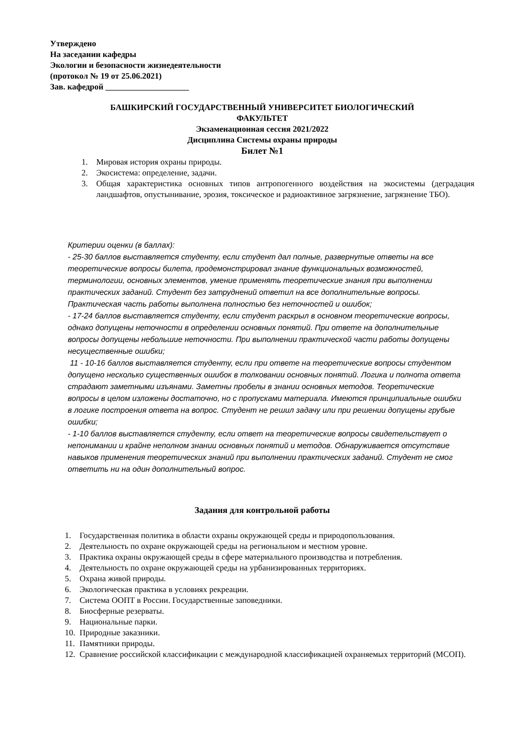Утверждено
На заседании кафедры
Экологии и безопасности жизнедеятельности
(протокол № 19 от 25.06.2021)
Зав. кафедрой ____________________
БАШКИРСКИЙ ГОСУДАРСТВЕННЫЙ УНИВЕРСИТЕТ БИОЛОГИЧЕСКИЙ
ФАКУЛЬТЕТ
Экзаменационная сессия 2021/2022
Дисциплина Системы охраны природы
Билет №1
1. Мировая история охраны природы.
2. Экосистема: определение, задачи.
3. Общая характеристика основных типов антропогенного воздействия на экосистемы (деградация ландшафтов, опустынивание, эрозия, токсическое и радиоактивное загрязнение, загрязнение ТБО).
Критерии оценки (в баллах):
- 25-30 баллов выставляется студенту, если студент дал полные, развернутые ответы на все теоретические вопросы билета, продемонстрировал знание функциональных возможностей, терминологии, основных элементов, умение применять теоретические знания при выполнении практических заданий. Студент без затруднений ответил на все дополнительные вопросы. Практическая часть работы выполнена полностью без неточностей и ошибок;
- 17-24 баллов выставляется студенту, если студент раскрыл в основном теоретические вопросы, однако допущены неточности в определении основных понятий. При ответе на дополнительные вопросы допущены небольшие неточности. При выполнении практической части работы допущены несущественные ошибки;
11 - 10-16 баллов выставляется студенту, если при ответе на теоретические вопросы студентом допущено несколько существенных ошибок в толковании основных понятий. Логика и полнота ответа страдают заметными изъянами. Заметны пробелы в знании основных методов. Теоретические вопросы в целом изложены достаточно, но с пропусками материала. Имеются принципиальные ошибки в логике построения ответа на вопрос. Студент не решил задачу или при решении допущены грубые ошибки;
- 1-10 баллов выставляется студенту, если ответ на теоретические вопросы свидетельствует о непонимании и крайне неполном знании основных понятий и методов. Обнаруживается отсутствие навыков применения теоретических знаний при выполнении практических заданий. Студент не смог ответить ни на один дополнительный вопрос.
Задания для контрольной работы
1. Государственная политика в области охраны окружающей среды и природопользования.
2. Деятельность по охране окружающей среды на региональном и местном уровне.
3. Практика охраны окружающей среды в сфере материального производства и потребления.
4. Деятельность по охране окружающей среды на урбанизированных территориях.
5. Охрана живой природы.
6. Экологическая практика в условиях рекреации.
7. Система ООПТ в России. Государственные заповедники.
8. Биосферные резерваты.
9. Национальные парки.
10. Природные заказники.
11. Памятники природы.
12. Сравнение российской классификации с международной классификацией охраняемых территорий (МСОП).